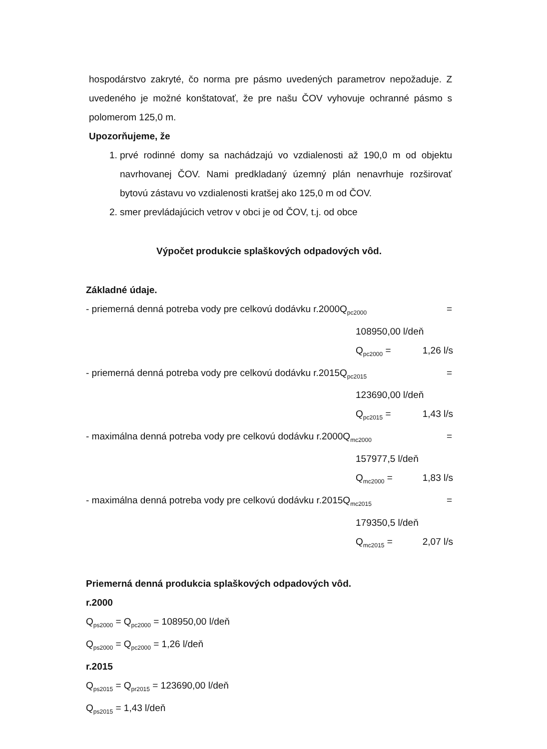hospodárstvo zakryté, čo norma pre pásmo uvedených parametrov nepožaduje. Z uvedeného je možné konštatovať, že pre našu ČOV vyhovuje ochranné pásmo s polomerom 125,0 m.
Upozorňujeme, že
1. prvé rodinné domy sa nachádzajú vo vzdialenosti až 190,0 m od objektu navrhovanej ČOV. Nami predkladaný územný plán nenavrhuje rozširovať bytovú zástavu vo vzdialenosti kratšej ako 125,0 m od ČOV.
2. smer prevládajúcich vetrov v obci je od ČOV, t.j. od obce
Výpočet produkcie splaškových odpadových vôd.
Základné údaje.
- priemerná denná potreba vody pre celkovú dodávku r.2000Q<sub>pc2000</sub> =
108950,00 l/deň
Q<sub>pc2000</sub> = 1,26 l/s
- priemerná denná potreba vody pre celkovú dodávku r.2015Q<sub>pc2015</sub> =
123690,00 l/deň
Q<sub>pc2015</sub> = 1,43 l/s
- maximálna denná potreba vody pre celkovú dodávku r.2000Q<sub>mc2000</sub> =
157977,5 l/deň
Q<sub>mc2000</sub> = 1,83 l/s
- maximálna denná potreba vody pre celkovú dodávku r.2015Q<sub>mc2015</sub> =
179350,5 l/deň
Q<sub>mc2015</sub> = 2,07 l/s
Priemerná denná produkcia splaškových odpadových vôd.
r.2000
Q<sub>ps2000</sub> = Q<sub>pc2000</sub> = 108950,00 l/deň
Q<sub>ps2000</sub> = Q<sub>pc2000</sub> = 1,26 l/deň
r.2015
Q<sub>ps2015</sub> = Q<sub>pr2015</sub> = 123690,00 l/deň
Q<sub>ps2015</sub> = 1,43 l/deň